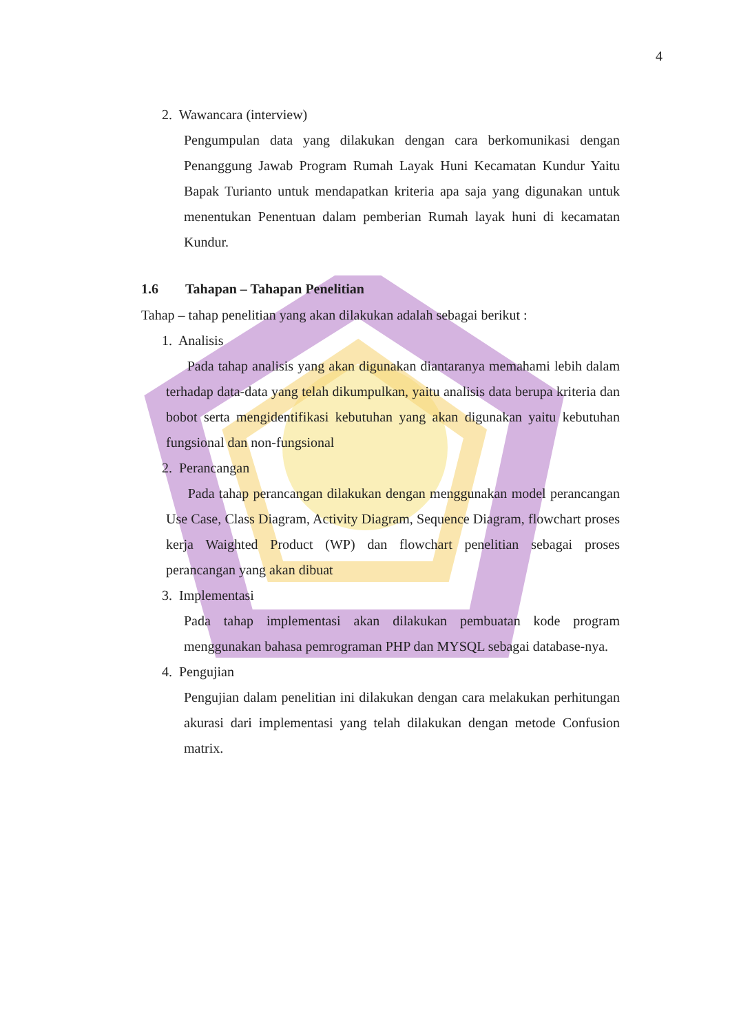4
2. Wawancara (interview)
Pengumpulan data yang dilakukan dengan cara berkomunikasi dengan Penanggung Jawab Program Rumah Layak Huni Kecamatan Kundur Yaitu Bapak Turianto untuk mendapatkan kriteria apa saja yang digunakan untuk menentukan Penentuan dalam pemberian Rumah layak huni di kecamatan Kundur.
1.6 Tahapan – Tahapan Penelitian
Tahap – tahap penelitian yang akan dilakukan adalah sebagai berikut :
1. Analisis
Pada tahap analisis yang akan digunakan diantaranya memahami lebih dalam terhadap data-data yang telah dikumpulkan, yaitu analisis data berupa kriteria dan bobot serta mengidentifikasi kebutuhan yang akan digunakan yaitu kebutuhan fungsional dan non-fungsional
2. Perancangan
Pada tahap perancangan dilakukan dengan menggunakan model perancangan Use Case, Class Diagram, Activity Diagram, Sequence Diagram, flowchart proses kerja Waighted Product (WP) dan flowchart penelitian sebagai proses perancangan yang akan dibuat
3. Implementasi
Pada tahap implementasi akan dilakukan pembuatan kode program menggunakan bahasa pemrograman PHP dan MYSQL sebagai database-nya.
4. Pengujian
Pengujian dalam penelitian ini dilakukan dengan cara melakukan perhitungan akurasi dari implementasi yang telah dilakukan dengan metode Confusion matrix.